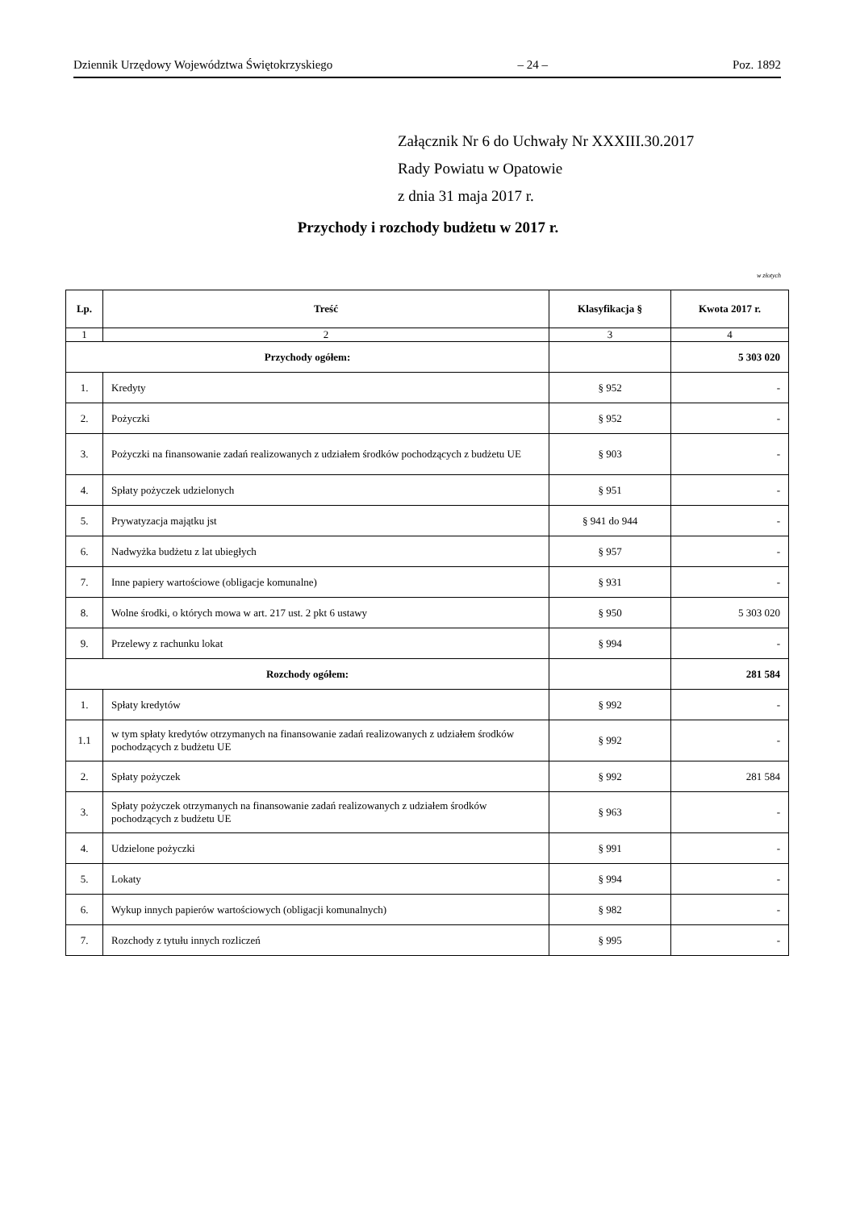Dziennik Urzędowy Województwa Świętokrzyskiego – 24 – Poz. 1892
Załącznik Nr 6 do Uchwały Nr XXXIII.30.2017
Rady Powiatu w Opatowie
z dnia 31 maja 2017 r.
Przychody i rozchody budżetu w 2017 r.
w złotych
| Lp. | Treść | Klasyfikacja § | Kwota 2017 r. |
| --- | --- | --- | --- |
| 1 | 2 | 3 | 4 |
| Przychody ogółem: | | | 5 303 020 |
| 1. | Kredyty | § 952 | - |
| 2. | Pożyczki | § 952 | - |
| 3. | Pożyczki na finansowanie zadań realizowanych z udziałem środków pochodzących z budżetu UE | § 903 | - |
| 4. | Spłaty pożyczek udzielonych | § 951 | - |
| 5. | Prywatyzacja majątku jst | § 941 do 944 | - |
| 6. | Nadwyżka budżetu z lat ubiegłych | § 957 | - |
| 7. | Inne papiery wartościowe (obligacje komunalne) | § 931 | - |
| 8. | Wolne środki, o których mowa w art. 217 ust. 2 pkt 6 ustawy | § 950 | 5 303 020 |
| 9. | Przelewy z rachunku lokat | § 994 | - |
| Rozchody ogółem: | | | 281 584 |
| 1. | Spłaty kredytów | § 992 | - |
| 1.1 | w tym spłaty kredytów otrzymanych na finansowanie zadań realizowanych z udziałem środków pochodzących z budżetu UE | § 992 | - |
| 2. | Spłaty pożyczek | § 992 | 281 584 |
| 3. | Spłaty pożyczek otrzymanych na finansowanie zadań realizowanych z udziałem środków pochodzących z budżetu UE | § 963 | - |
| 4. | Udzielone pożyczki | § 991 | - |
| 5. | Lokaty | § 994 | - |
| 6. | Wykup innych papierów wartościowych (obligacji komunalnych) | § 982 | - |
| 7. | Rozchody z tytułu innych rozliczeń | § 995 | - |